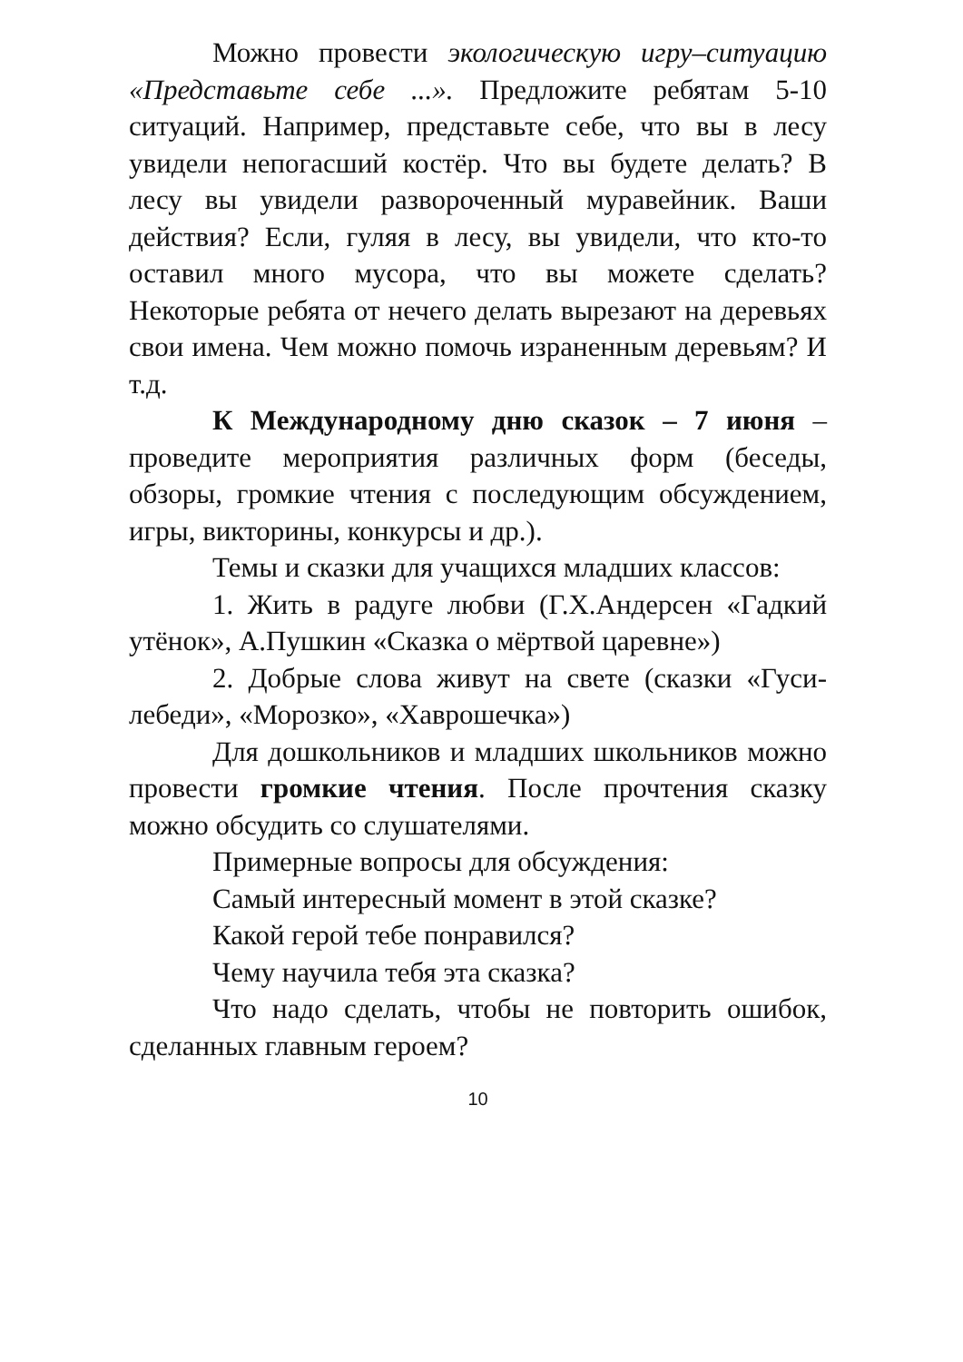Можно провести экологическую игру–ситуацию «Представьте себе ...». Предложите ребятам 5-10 ситуаций. Например, представьте себе, что вы в лесу увидели непогасший костёр. Что вы будете делать? В лесу вы увидели развороченный муравейник. Ваши действия? Если, гуляя в лесу, вы увидели, что кто-то оставил много мусора, что вы можете сделать? Некоторые ребята от нечего делать вырезают на деревьях свои имена. Чем можно помочь израненным деревьям? И т.д.
К Международному дню сказок – 7 июня – проведите мероприятия различных форм (беседы, обзоры, громкие чтения с последующим обсуждением, игры, викторины, конкурсы и др.).
Темы и сказки для учащихся младших классов:
1. Жить в радуге любви (Г.Х.Андерсен «Гадкий утёнок», А.Пушкин «Сказка о мёртвой царевне»)
2. Добрые слова живут на свете (сказки «Гуси-лебеди», «Морозко», «Хаврошечка»)
Для дошкольников и младших школьников можно провести громкие чтения. После прочтения сказку можно обсудить со слушателями.
Примерные вопросы для обсуждения:
Самый интересный момент в этой сказке?
Какой герой тебе понравился?
Чему научила тебя эта сказка?
Что надо сделать, чтобы не повторить ошибок, сделанных главным героем?
10